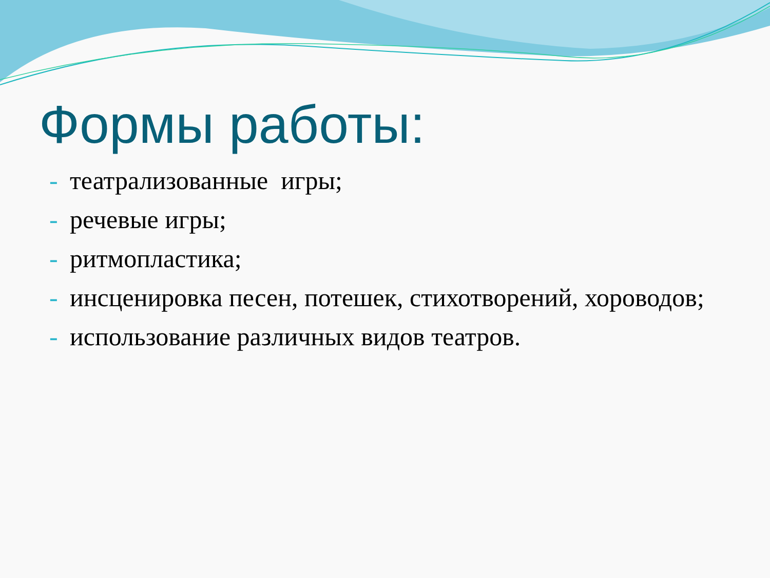Формы работы:
- театрализованные игры;
- речевые игры;
- ритмопластика;
- инсценировка песен, потешек, стихотворений, хороводов;
- использование различных видов театров.